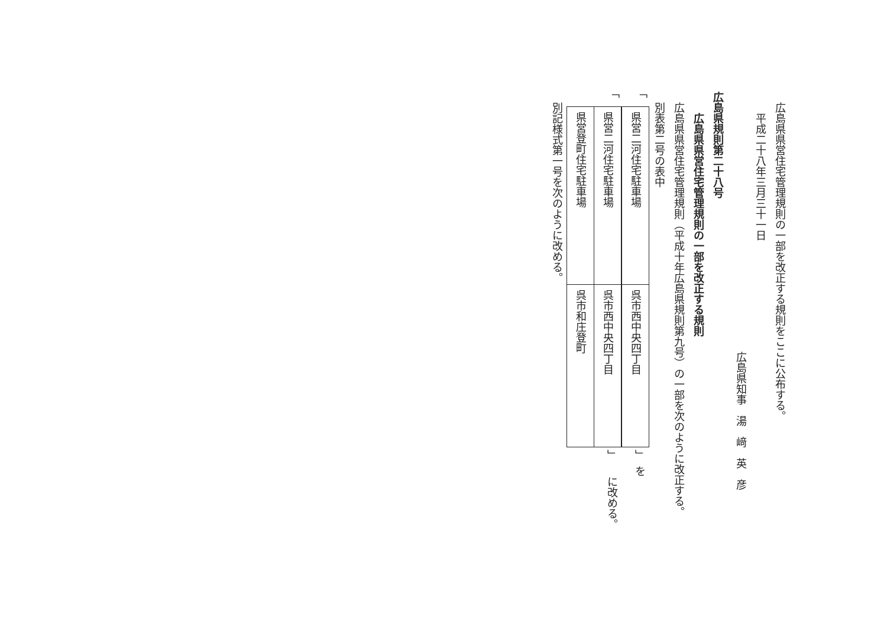広島県県営住宅管理規則の一部を改正する規則をここに公布する。
平成二十八年三月三十一日
広島県知事　湯　﨑　英　彦
広島県規則第二十八号
広島県県営住宅管理規則の一部を改正する規則
広島県県営住宅管理規則（平成十年広島県規則第九号）の一部を次のように改正する。
別表第二号の表中
「
| 県営二河住宅駐車場 | 呉市西中央四丁目 |
」　を
「
| 県営二河住宅駐車場 | 呉市西中央四丁目 |
| 県営登町住宅駐車場 | 呉市和庄登町 |
」　　に改める。
別記様式第一号を次のように改める。